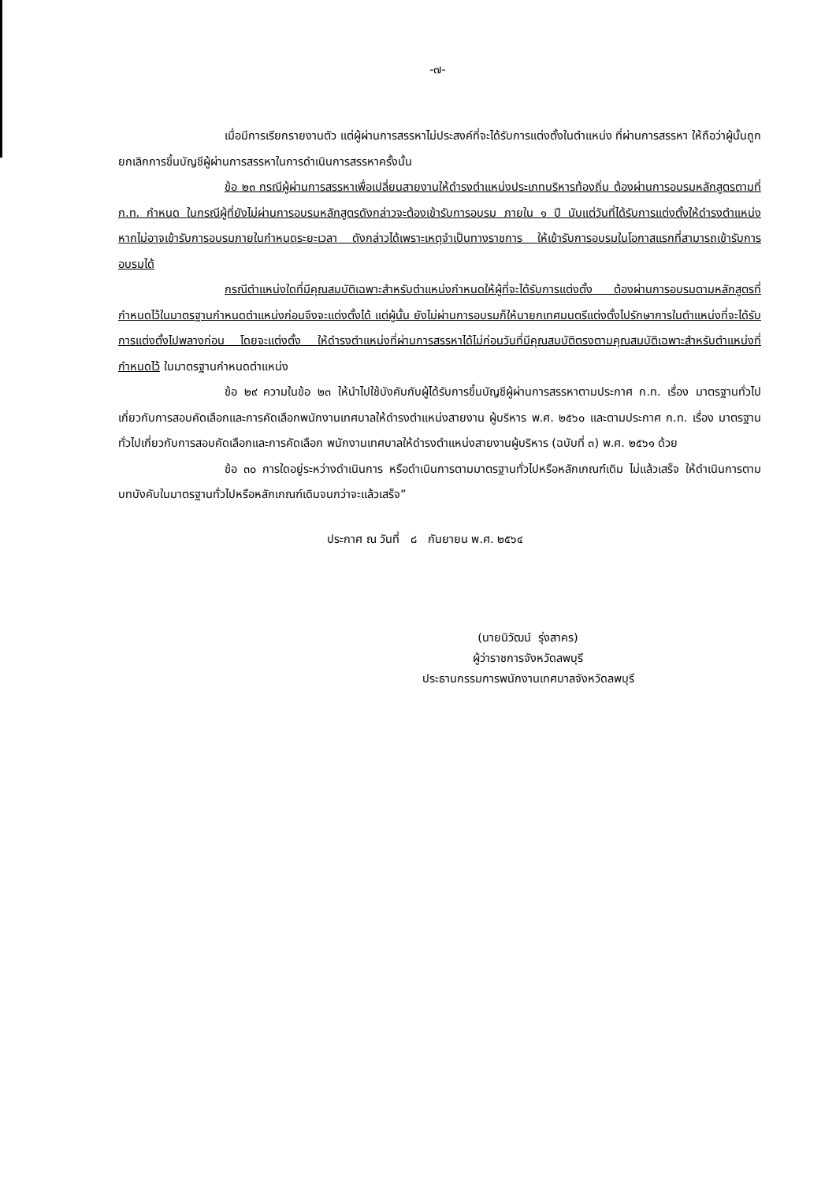-๗-
เมื่อมีการเรียกรายงานตัว แต่ผู้ผ่านการสรรหาไม่ประสงค์ที่จะได้รับการแต่งตั้งในตำแหน่ง ที่ผ่านการสรรหา ให้ถือว่าผู้นั้นถูกยกเลิกการขึ้นบัญชีผู้ผ่านการสรรหาในการดำเนินการสรรหาครั้งนั้น
ข้อ ๒๓ กรณีผู้ผ่านการสรรหาเพื่อเปลี่ยนสายงานให้ดำรงตำแหน่งประเภทบริหารท้องถิ่น ต้องผ่านการอบรมหลักสูตรตามที่ ก.ท. กำหนด ในกรณีผู้ที่ยังไม่ผ่านการอบรมหลักสูตรดังกล่าวจะต้องเข้ารับการอบรม ภายใน ๑ ปี นับแต่วันที่ได้รับการแต่งตั้งให้ดำรงตำแหน่ง หากไม่อาจเข้ารับการอบรมภายในกำหนดระยะเวลา ดังกล่าวได้เพราะเหตุจำเป็นทางราชการ ให้เข้ารับการอบรมในโอกาสแรกที่สามารถเข้ารับการอบรมได้
กรณีตำแหน่งใดที่มีคุณสมบัติเฉพาะสำหรับตำแหน่งกำหนดให้ผู้ที่จะได้รับการแต่งตั้ง ต้องผ่านการอบรมตามหลักสูตรที่กำหนดไว้ในมาตรฐานกำหนดตำแหน่งก่อนจึงจะแต่งตั้งได้ แต่ผู้นั้น ยังไม่ผ่านการอบรมก็ให้นายกเทศมนตรีแต่งตั้งไปรักษาการในตำแหน่งที่จะได้รับการแต่งตั้งไปพลางก่อน โดยจะแต่งตั้ง ให้ดำรงตำแหน่งที่ผ่านการสรรหาได้ไม่ก่อนวันที่มีคุณสมบัติตรงตามคุณสมบัติเฉพาะสำหรับตำแหน่งที่กำหนดไว้ ในมาตรฐานกำหนดตำแหน่ง
ข้อ ๒๙ ความในข้อ ๒๓ ให้นำไปใช้บังคับกับผู้ได้รับการขึ้นบัญชีผู้ผ่านการสรรหาตามประกาศ ก.ท. เรื่อง มาตรฐานทั่วไปเกี่ยวกับการสอบคัดเลือกและการคัดเลือกพนักงานเทศบาลให้ดำรงตำแหน่งสายงาน ผู้บริหาร พ.ศ. ๒๕๖๐ และตามประกาศ ก.ท. เรื่อง มาตรฐานทั่วไปเกี่ยวกับการสอบคัดเลือกและการคัดเลือก พนักงานเทศบาลให้ดำรงตำแหน่งสายงานผู้บริหาร (ฉบับที่ ๓) พ.ศ. ๒๕๖๑ ด้วย
ข้อ ๓๐ การใดอยู่ระหว่างดำเนินการ หรือดำเนินการตามมาตรฐานทั่วไปหรือหลักเกณฑ์เดิม ไม่แล้วเสร็จ ให้ดำเนินการตามบทบังคับในมาตรฐานทั่วไปหรือหลักเกณฑ์เดิมจนกว่าจะแล้วเสร็จ”
ประกาศ ณ วันที่ ๘ กันยายน พ.ศ. ๒๕๖๔
(นายนิวัฒน์ รุ่งสาคร)
ผู้ว่าราชการจังหวัดลพบุรี
ประธานกรรมการพนักงานเทศบาลจังหวัดลพบุรี